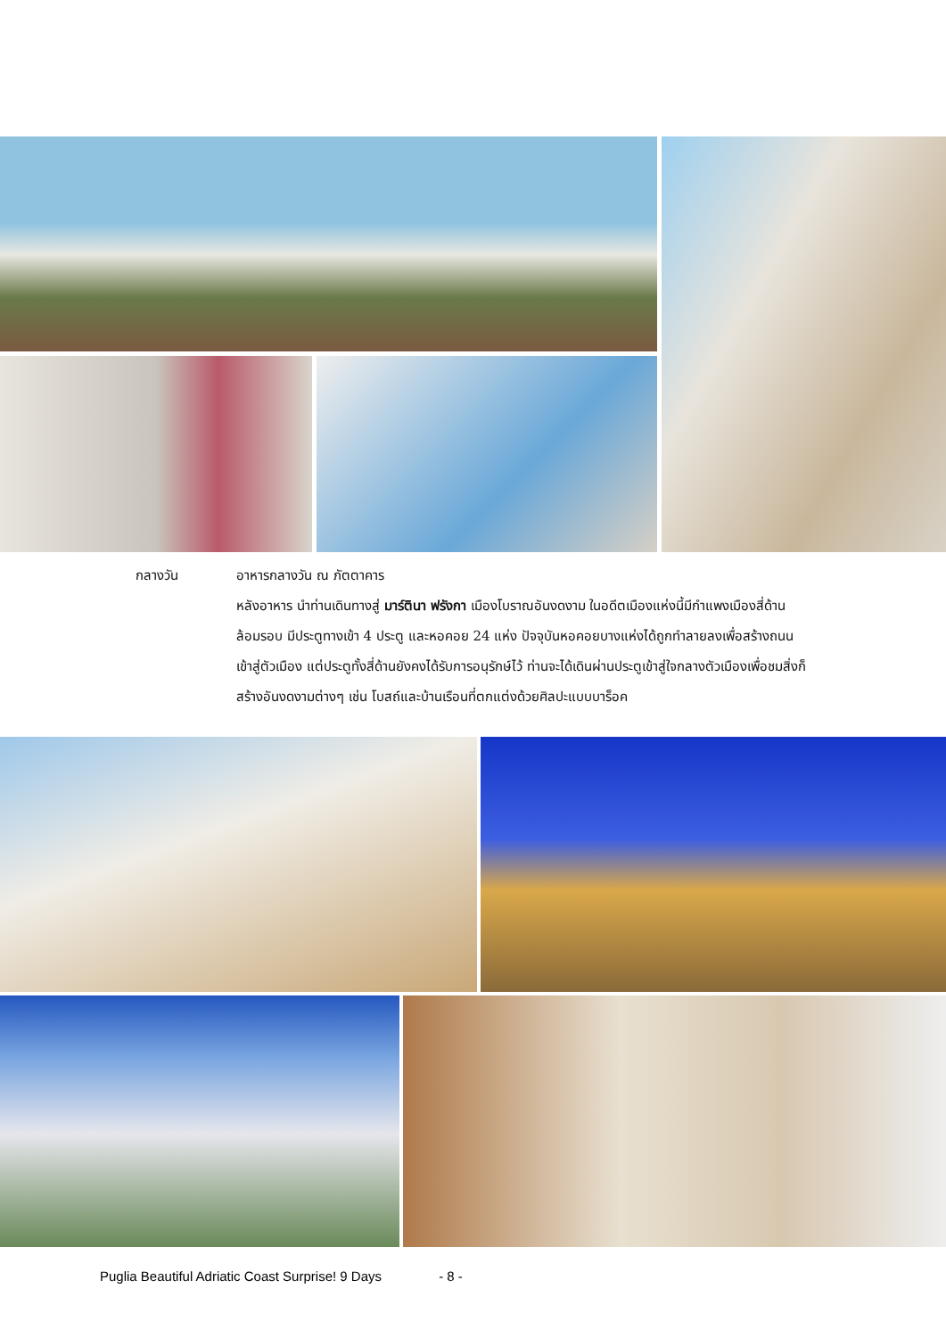กลางวัน อาหารกลางวัน ณ ภัตตาคาร
หลังอาหาร นำท่านเดินทางสู่ มาร์ตินา ฟรังกา เมืองโบราณอันงดงาม ในอดีตเมืองแห่งนี้มีกำแพงเมืองสี่ด้านล้อมรอบ มีประตูทางเข้า 4 ประตู และหอคอย 24 แห่ง ปัจจุบันหอคอยบางแห่งได้ถูกทำลายลงเพื่อสร้างถนน เข้าสู่ตัวเมือง แต่ประตูทั้งสี่ด้านยังคงได้รับการอนุรักษ์ไว้ ท่านจะได้เดินผ่านประตูเข้าสู่ใจกลางตัวเมืองเพื่อชมสิ่งก็สร้างอันงดงามต่างๆ เช่น โบสถ์และบ้านเรือนที่ตกแต่งด้วยศิลปะแบบบาร็อค
Puglia Beautiful Adriatic Coast Surprise! 9 Days - 8 -